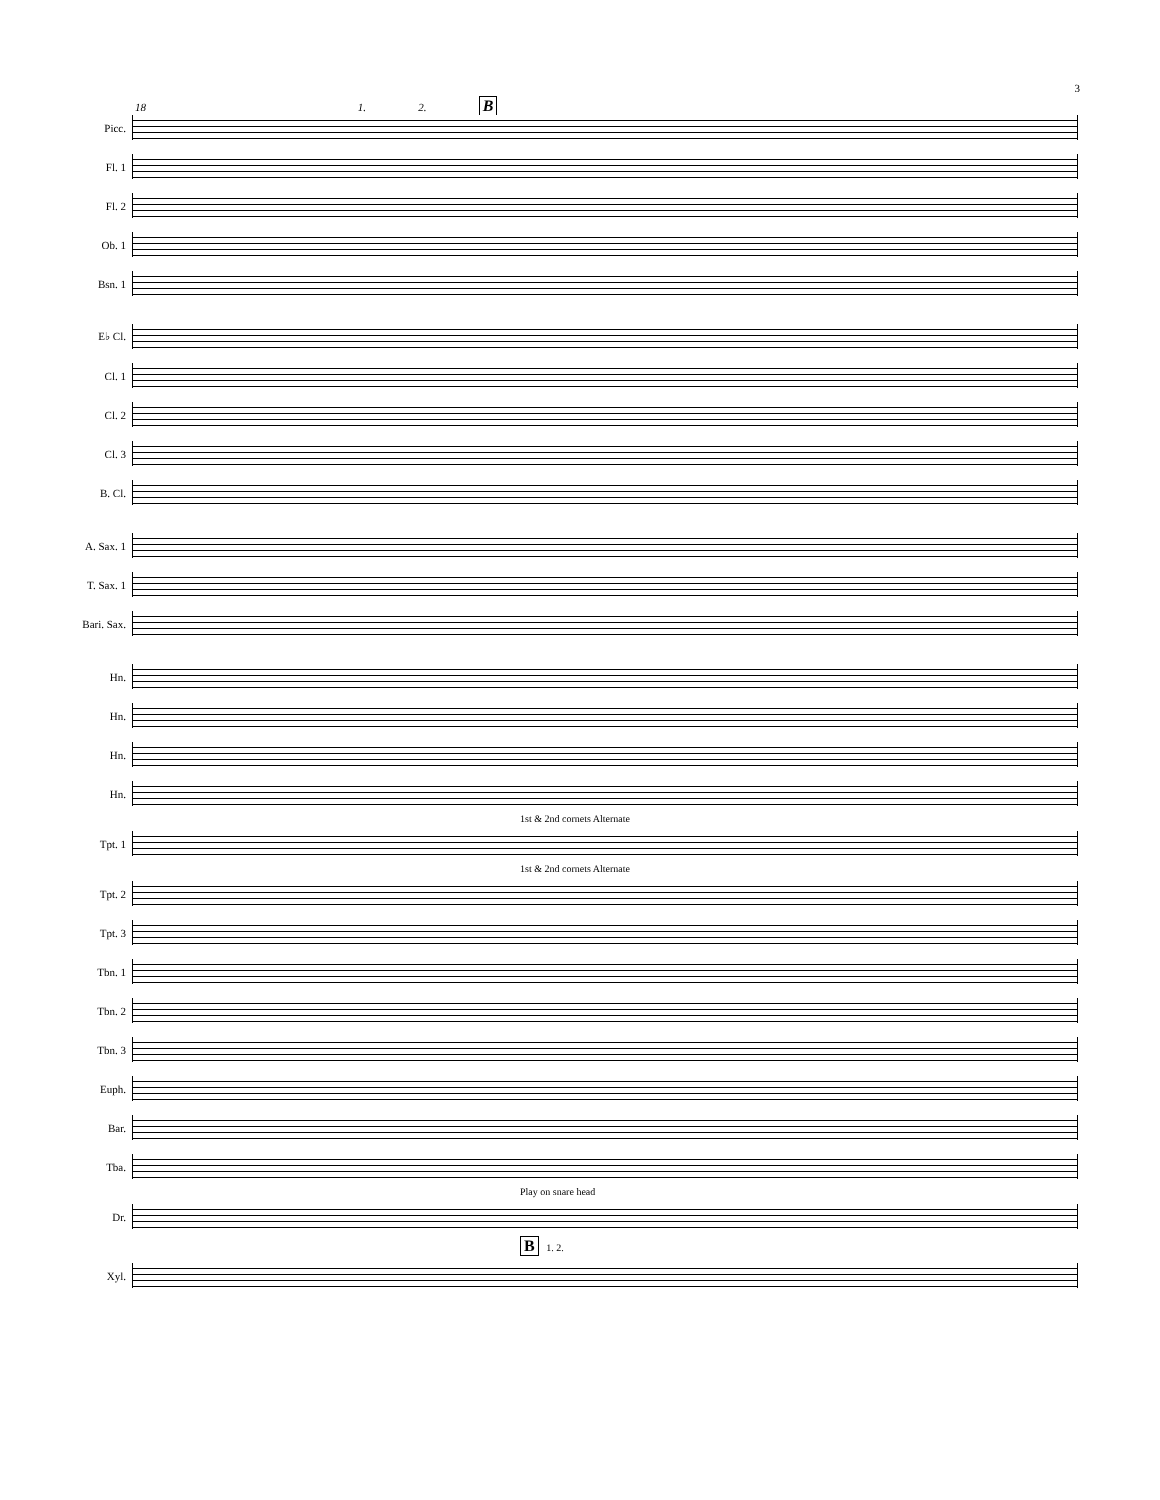3
18 1. 2. B
Picc.
Fl. 1
Fl. 2
Ob. 1
Bsn. 1
E♭ Cl.
Cl. 1
Cl. 2
Cl. 3
B. Cl.
A. Sax. 1
T. Sax. 1
Bari. Sax.
Hn.
Hn.
Hn.
Hn.
1st & 2nd cornets Alternate
Tpt. 1
1st & 2nd cornets Alternate
Tpt. 2
Tpt. 3
Tbn. 1
Tbn. 2
Tbn. 3
Euph.
Bar.
Tba.
Play on snare head
Dr.
B 1. 2.
Xyl.